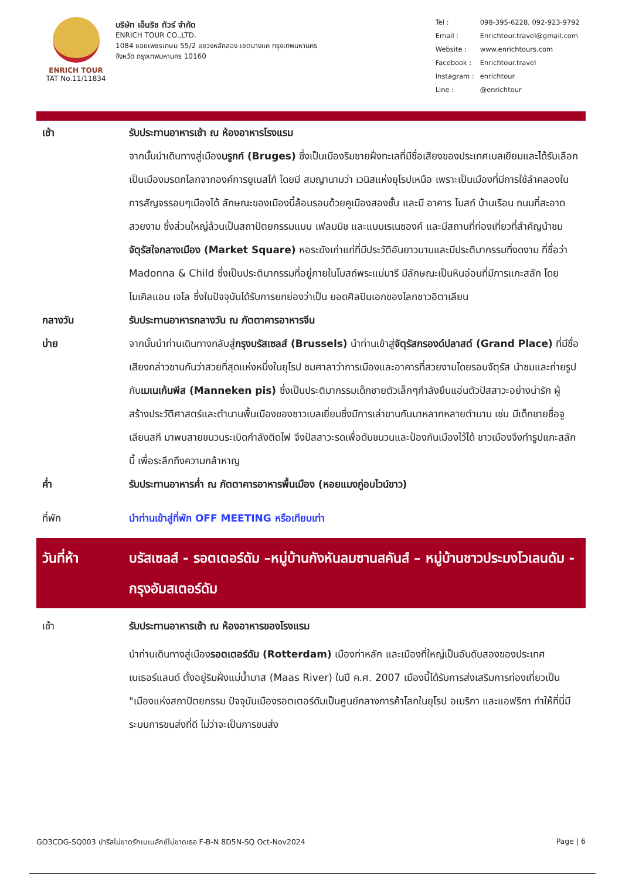ENRICH TOUR
TAT No.11/11834
บริษัท เอ็นริช ทัวร์ จำกัด
ENRICH TOUR CO.,LTD.
1084 ซอยเพชรเกษม 55/2 แขวงหลักสอง เขตบางแค กรุงเทพมหานคร
จังหวัด กรุงเทพมหานคร 10160
| Tel : | 098-395-6228, 092-923-9792 |
| Email : | Enrichtour.travel@gmail.com |
| Website : | www.enrichtours.com |
| Facebook : | Enrichtour.travel |
| Instagram : | enrichtour |
| Line : | @enrichtour |
เช้า รับประทานอาหารเช้า ณ ห้องอาหารโรงแรม
จากนั้นนำเดินทางสู่เมืองบรูกก์ (Bruges) ซึ่งเป็นเมืองริมชายฝั่งทะเลที่มีชื่อเสียงของประเทศเบลเยียมและได้รับเลือกเป็นเมืองมรดกโลกจากองค์การยูเนสโก้ โดยมี สมญานามว่า เวนิสแห่งยุโรปเหนือ เพราะเป็นเมืองที่มีการใช้ลำคลองในการสัญจรรอบๆเมืองได้ ลักษณะของเมืองนี้ล้อมรอบด้วยคูเมืองสองชั้น และมี อาคาร โบสถ์ บ้านเรือน ถนนที่สะอาดสวยงาม ซึ่งส่วนใหญ่ล้วนเป็นสถาปัตยกรรมแบบ เฟลมมิช และแบบเรเนซองค์ และมีสถานที่ท่องเที่ยวที่สำคัญนำชม จัตุรัสใจกลางเมือง (Market Square) หอระฆังเก่าแก่ที่มีประวัติอันยาวนานและมีประติมากรรมที่งดงาม ที่ชื่อว่า Madonna & Child ซึ่งเป็นประติมากรรมที่อยู่ภายในโบสถ์พระแม่มารี มีลักษณะเป็นหินอ่อนที่มีการแกะสลัก โดย ไมเคิลแอน เจโล ซึ่งในปัจจุบันได้รับการยกย่องว่าเป็น ยอดศิลปินเอกของโลกชาวอิตาเลียน
กลางวัน รับประทานอาหารกลางวัน ณ ภัตตาคารอาหารจีน
บ่าย จากนั้นนำท่านเดินทางกลับสู่กรุงบรัสเซลส์ (Brussels) นำท่านเข้าสู่จัตุรัสกรองด์ปลาสต์ (Grand Place) ที่มีชื่อเสียงกล่าวขานกันว่าสวยที่สุดแห่งหนึ่งในยุโรป ชมศาลาว่าการเมืองและอาคารที่สวยงามโดยรอบจัตุรัส นำชมและถ่ายรูปกับเมเนเก้นพีส (Manneken pis) ซึ่งเป็นประติมากรรมเด็กชายตัวเล็กๆกำลังยืนแอ่นตัวปัสสาวะอย่างน่ารัก ผู้สร้างประวัติศาสตร์และตำนานพื้นเมืองของชาวเบลเยี่ยมซึ่งมีการเล่าขานกันมาหลากหลายตำนาน เช่น มีเด็กชายชื่อจูเลียนสกี มาพบสายชนวนระเบิดกำลังติดไฟ จึงปัสสาวะรดเพื่อดับชนวนและป้องกันเมืองไว้ได้ ชาวเมืองจึงทำรูปแกะสลักนี้ เพื่อระลึกถึงความกล้าหาญ
ค่ำ รับประทานอาหารค่ำ ณ ภัตตาคารอาหารพื้นเมือง (หอยแมงภู่อบไวน์ขาว)
ที่พัก นำท่านเข้าสู่ที่พัก OFF MEETING หรือเทียบเท่า
วันที่ห้า บรัสเซลส์ - รอตเตอร์ดัม –หมู่บ้านกังหันลมซานสคันส์ – หมู่บ้านชาวประมงโวเลนดัม - กรุงอัมสเตอร์ดัม
เช้า รับประทานอาหารเช้า ณ ห้องอาหารของโรงแรม
นำท่านเดินทางสู่เมืองรอตเตอร์ดัม (Rotterdam) เมืองท่าหลัก และเมืองที่ใหญ่เป็นอันดับสองของประเทศเนเธอร์แลนด์ ตั้งอยู่ริมฝั่งแม่น้ำมาส (Maas River) ในปี ค.ศ. 2007 เมืองนี้ได้รับการส่งเสริมการท่องเที่ยวเป็น "เมืองแห่งสถาปัตยกรรม ปัจจุบันเมืองรอตเตอร์ดัมเป็นศูนย์กลางการค้าโลกในยุโรป อเมริกา และแอฟริกา ทำให้ที่นี่มีระบบการขนส่งที่ดี ไม่ว่าจะเป็นการขนส่ง
GO3CDG-SQ003 ปารีสไม่ขาดรักเบเนลักซ์ไม่ขาดเธอ F-B-N 8D5N-SQ Oct-Nov2024 Page | 6